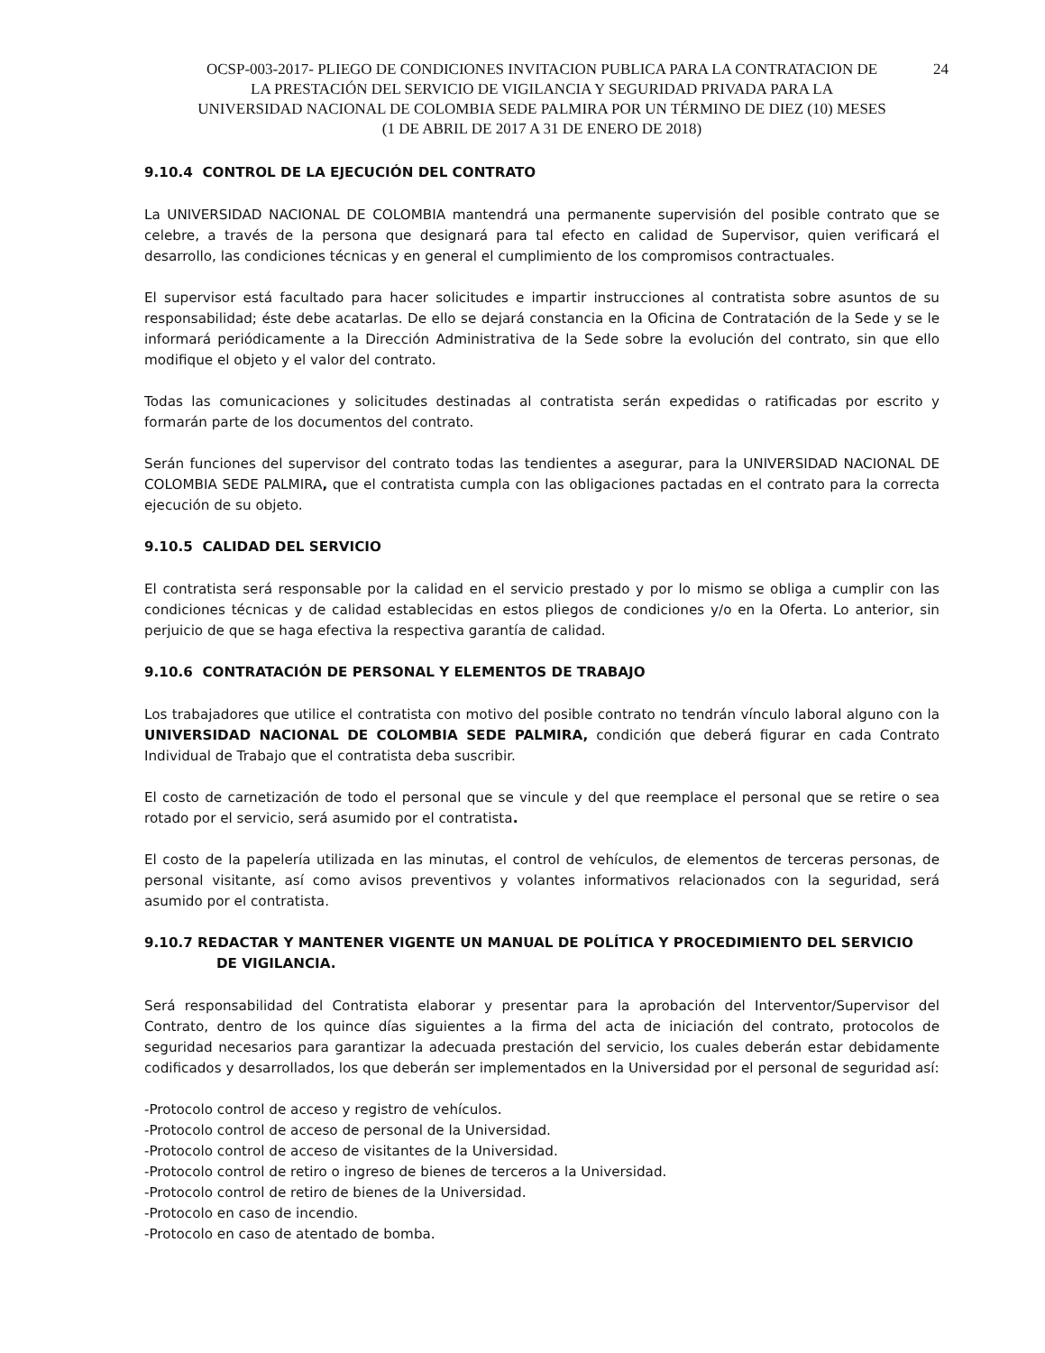OCSP-003-2017- PLIEGO DE CONDICIONES INVITACION PUBLICA PARA LA CONTRATACION DE
LA PRESTACIÓN DEL SERVICIO DE VIGILANCIA Y SEGURIDAD PRIVADA PARA LA
UNIVERSIDAD NACIONAL DE COLOMBIA SEDE PALMIRA POR UN TÉRMINO DE DIEZ (10) MESES
(1 DE ABRIL DE 2017 A 31 DE ENERO DE 2018)
24
9.10.4 CONTROL DE LA EJECUCIÓN DEL CONTRATO
La UNIVERSIDAD NACIONAL DE COLOMBIA mantendrá una permanente supervisión del posible contrato que se celebre, a través de la persona que designará para tal efecto en calidad de Supervisor, quien verificará el desarrollo, las condiciones técnicas y en general el cumplimiento de los compromisos contractuales.
El supervisor está facultado para hacer solicitudes e impartir instrucciones al contratista sobre asuntos de su responsabilidad; éste debe acatarlas. De ello se dejará constancia en la Oficina de Contratación de la Sede y se le informará periódicamente a la Dirección Administrativa de la Sede sobre la evolución del contrato, sin que ello modifique el objeto y el valor del contrato.
Todas las comunicaciones y solicitudes destinadas al contratista serán expedidas o ratificadas por escrito y formarán parte de los documentos del contrato.
Serán funciones del supervisor del contrato todas las tendientes a asegurar, para la UNIVERSIDAD NACIONAL DE COLOMBIA SEDE PALMIRA, que el contratista cumpla con las obligaciones pactadas en el contrato para la correcta ejecución de su objeto.
9.10.5 CALIDAD DEL SERVICIO
El contratista será responsable por la calidad en el servicio prestado y por lo mismo se obliga a cumplir con las condiciones técnicas y de calidad establecidas en estos pliegos de condiciones y/o en la Oferta. Lo anterior, sin perjuicio de que se haga efectiva la respectiva garantía de calidad.
9.10.6 CONTRATACIÓN DE PERSONAL Y ELEMENTOS DE TRABAJO
Los trabajadores que utilice el contratista con motivo del posible contrato no tendrán vínculo laboral alguno con la UNIVERSIDAD NACIONAL DE COLOMBIA SEDE PALMIRA, condición que deberá figurar en cada Contrato Individual de Trabajo que el contratista deba suscribir.
El costo de carnetización de todo el personal que se vincule y del que reemplace el personal que se retire o sea rotado por el servicio, será asumido por el contratista.
El costo de la papelería utilizada en las minutas, el control de vehículos, de elementos de terceras personas, de personal visitante, así como avisos preventivos y volantes informativos relacionados con la seguridad, será asumido por el contratista.
9.10.7 REDACTAR Y MANTENER VIGENTE UN MANUAL DE POLÍTICA Y PROCEDIMIENTO DEL SERVICIO
DE VIGILANCIA.
Será responsabilidad del Contratista elaborar y presentar para la aprobación del Interventor/Supervisor del Contrato, dentro de los quince días siguientes a la firma del acta de iniciación del contrato, protocolos de seguridad necesarios para garantizar la adecuada prestación del servicio, los cuales deberán estar debidamente codificados y desarrollados, los que deberán ser implementados en la Universidad por el personal de seguridad así:
-Protocolo control de acceso y registro de vehículos.
-Protocolo control de acceso de personal de la Universidad.
-Protocolo control de acceso de visitantes de la Universidad.
-Protocolo control de retiro o ingreso de bienes de terceros a la Universidad.
-Protocolo control de retiro de bienes de la Universidad.
-Protocolo en caso de incendio.
-Protocolo en caso de atentado de bomba.